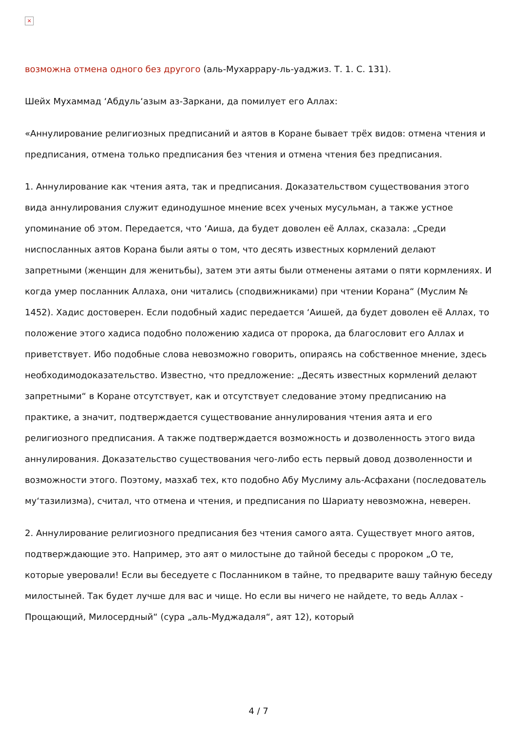×
возможна отмена одного без другого (аль-Мухаррару-ль-уаджиз. Т. 1. С. 131).
Шейх Мухаммад ‘Абдуль‘азым аз-Заркани, да помилует его Аллах:
«Аннулирование религиозных предписаний и аятов в Коране бывает трёх видов: отмена чтения и предписания, отмена только предписания без чтения и отмена чтения без предписания.
1. Аннулирование как чтения аята, так и предписания. Доказательством существования этого вида аннулирования служит единодушное мнение всех ученых мусульман, а также устное упоминание об этом. Передается, что ‘Аиша, да будет доволен её Аллах, сказала: „Среди ниспосланных аятов Корана были аяты о том, что десять известных кормлений делают запретными (женщин для женитьбы), затем эти аяты были отменены аятами о пяти кормлениях. И когда умер посланник Аллаха, они читались (сподвижниками) при чтении Корана“ (Муслим № 1452). Хадис достоверен. Если подобный хадис передается ‘Аишей, да будет доволен её Аллах, то положение этого хадиса подобно положению хадиса от пророка, да благословит его Аллах и приветствует. Ибо подобные слова невозможно говорить, опираясь на собственное мнение, здесь необходимодоказательство. Известно, что предложение: „Десять известных кормлений делают запретными“ в Коране отсутствует, как и отсутствует следование этому предписанию на практике, а значит, подтверждается существование аннулирования чтения аята и его религиозного предписания. А также подтверждается возможность и дозволенность этого вида аннулирования. Доказательство существования чего-либо есть первый довод дозволенности и возможности этого. Поэтому, мазхаб тех, кто подобно Абу Муслиму аль-Асфахани (последователь му‘тазилизма), считал, что отмена и чтения, и предписания по Шариату невозможна, неверен.
2. Аннулирование религиозного предписания без чтения самого аята. Существует много аятов, подтверждающие это. Например, это аят о милостыне до тайной беседы с пророком „О те, которые уверовали! Если вы беседуете с Посланником в тайне, то предварите вашу тайную беседу милостыней. Так будет лучше для вас и чище. Но если вы ничего не найдете, то ведь Аллах - Прощающий, Милосердный“ (сура „аль-Муджадаля“, аят 12), который
4 / 7